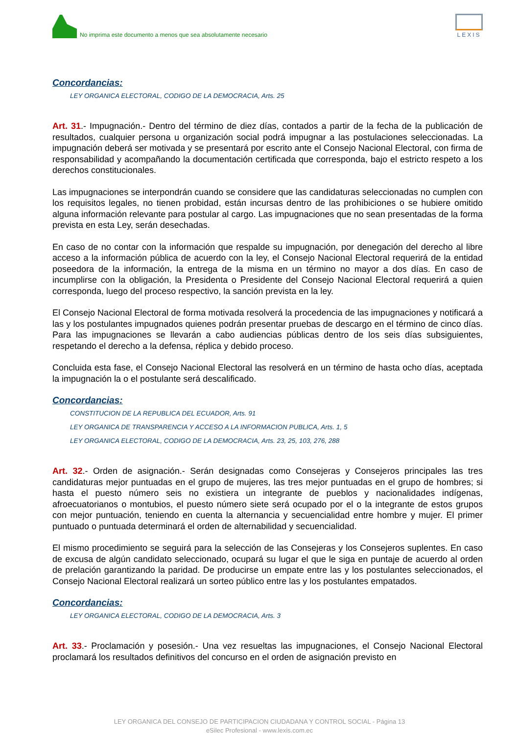No imprima este documento a menos que sea absolutamente necesario
LEXIS
Concordancias:
LEY ORGANICA ELECTORAL, CODIGO DE LA DEMOCRACIA, Arts. 25
Art. 31.- Impugnación.- Dentro del término de diez días, contados a partir de la fecha de la publicación de resultados, cualquier persona u organización social podrá impugnar a las postulaciones seleccionadas. La impugnación deberá ser motivada y se presentará por escrito ante el Consejo Nacional Electoral, con firma de responsabilidad y acompañando la documentación certificada que corresponda, bajo el estricto respeto a los derechos constitucionales.
Las impugnaciones se interpondrán cuando se considere que las candidaturas seleccionadas no cumplen con los requisitos legales, no tienen probidad, están incursas dentro de las prohibiciones o se hubiere omitido alguna información relevante para postular al cargo. Las impugnaciones que no sean presentadas de la forma prevista en esta Ley, serán desechadas.
En caso de no contar con la información que respalde su impugnación, por denegación del derecho al libre acceso a la información pública de acuerdo con la ley, el Consejo Nacional Electoral requerirá de la entidad poseedora de la información, la entrega de la misma en un término no mayor a dos días. En caso de incumplirse con la obligación, la Presidenta o Presidente del Consejo Nacional Electoral requerirá a quien corresponda, luego del proceso respectivo, la sanción prevista en la ley.
El Consejo Nacional Electoral de forma motivada resolverá la procedencia de las impugnaciones y notificará a las y los postulantes impugnados quienes podrán presentar pruebas de descargo en el término de cinco días. Para las impugnaciones se llevarán a cabo audiencias públicas dentro de los seis días subsiguientes, respetando el derecho a la defensa, réplica y debido proceso.
Concluida esta fase, el Consejo Nacional Electoral las resolverá en un término de hasta ocho días, aceptada la impugnación la o el postulante será descalificado.
Concordancias:
CONSTITUCION DE LA REPUBLICA DEL ECUADOR, Arts. 91
LEY ORGANICA DE TRANSPARENCIA Y ACCESO A LA INFORMACION PUBLICA, Arts. 1, 5
LEY ORGANICA ELECTORAL, CODIGO DE LA DEMOCRACIA, Arts. 23, 25, 103, 276, 288
Art. 32.- Orden de asignación.- Serán designadas como Consejeras y Consejeros principales las tres candidaturas mejor puntuadas en el grupo de mujeres, las tres mejor puntuadas en el grupo de hombres; si hasta el puesto número seis no existiera un integrante de pueblos y nacionalidades indígenas, afroecuatorianos o montubios, el puesto número siete será ocupado por el o la integrante de estos grupos con mejor puntuación, teniendo en cuenta la alternancia y secuencialidad entre hombre y mujer. El primer puntuado o puntuada determinará el orden de alternabilidad y secuencialidad.
El mismo procedimiento se seguirá para la selección de las Consejeras y los Consejeros suplentes. En caso de excusa de algún candidato seleccionado, ocupará su lugar el que le siga en puntaje de acuerdo al orden de prelación garantizando la paridad. De producirse un empate entre las y los postulantes seleccionados, el Consejo Nacional Electoral realizará un sorteo público entre las y los postulantes empatados.
Concordancias:
LEY ORGANICA ELECTORAL, CODIGO DE LA DEMOCRACIA, Arts. 3
Art. 33.- Proclamación y posesión.- Una vez resueltas las impugnaciones, el Consejo Nacional Electoral proclamará los resultados definitivos del concurso en el orden de asignación previsto en
LEY ORGANICA DEL CONSEJO DE PARTICIPACION CIUDADANA Y CONTROL SOCIAL - Página 13
eSilec Profesional - www.lexis.com.ec